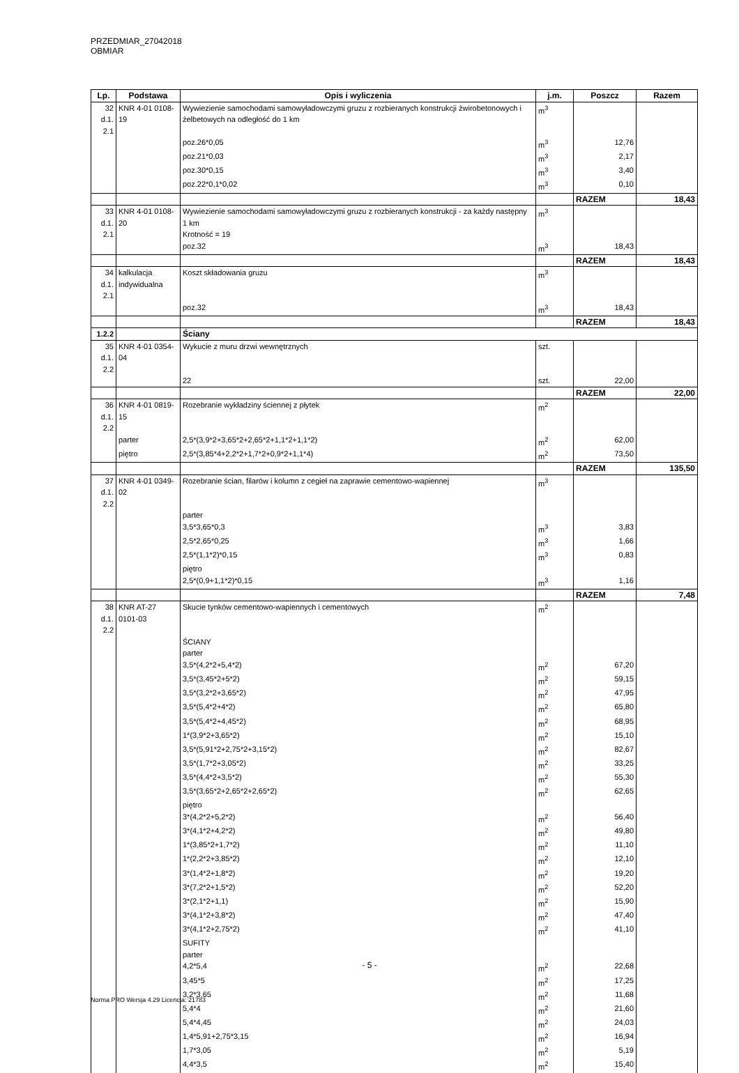PRZEDMIAR_27042018 OBMIAR
| Lp. | Podstawa | Opis i wyliczenia | j.m. | Poszcz | Razem |
| --- | --- | --- | --- | --- | --- |
| 32 d.1. 2.1 | KNR 4-01 0108-19 | Wywiezienie samochodami samowyładowczymi gruzu z rozbieranych konstrukcji żwirobetonowych i żelbetowych na odległość do 1 km | m<sup>3</sup> | | |
| | | poz.26*0,05 | m<sup>3</sup> | 12,76 | |
| | | poz.21*0,03 | m<sup>3</sup> | 2,17 | |
| | | poz.30*0,15 | m<sup>3</sup> | 3,40 | |
| | | poz.22*0,1*0,02 | m<sup>3</sup> | 0,10 | |
| | | | | RAZEM | 18,43 |
| 33 d.1. 2.1 | KNR 4-01 0108-20 | Wywiezienie samochodami samowyładowczymi gruzu z rozbieranych konstrukcji - za każdy następny 1 km Krotność = 19 | m<sup>3</sup> | | |
| | | poz.32 | m<sup>3</sup> | 18,43 | |
| | | | | RAZEM | 18,43 |
| 34 d.1. 2.1 | kalkulacja indywidualna | Koszt składowania gruzu | m<sup>3</sup> | | |
| | | poz.32 | m<sup>3</sup> | 18,43 | |
| | | | | RAZEM | 18,43 |
| 1.2.2 | | Ściany | | | |
| 35 d.1. 2.2 | KNR 4-01 0354-04 | Wykucie z muru drzwi wewnętrznych | szt. | | |
| | | 22 | szt. | 22,00 | |
| | | | | RAZEM | 22,00 |
| 36 d.1. 2.2 | KNR 4-01 0819-15 | Rozebranie wykładziny ściennej z płytek | m<sup>2</sup> | | |
| | parter | 2,5*(3,9*2+3,65*2+2,65*2+1,1*2+1,1*2) | m<sup>2</sup> | 62,00 | |
| | piętro | 2,5*(3,85*4+2,2*2+1,7*2+0,9*2+1,1*4) | m<sup>2</sup> | 73,50 | |
| | | | | RAZEM | 135,50 |
| 37 d.1. 2.2 | KNR 4-01 0349-02 | Rozebranie ścian, filarów i kolumn z cegieł na zaprawie cementowo-wapiennej | m<sup>3</sup> | | |
| | | parter | | | |
| | | 3,5*3,65*0,3 | m<sup>3</sup> | 3,83 | |
| | | 2,5*2,65*0,25 | m<sup>3</sup> | 1,66 | |
| | | 2,5*(1,1*2)*0,15 | m<sup>3</sup> | 0,83 | |
| | | piętro | | | |
| | | 2,5*(0,9+1,1*2)*0,15 | m<sup>3</sup> | 1,16 | |
| | | | | RAZEM | 7,48 |
| 38 d.1. 2.2 | KNR AT-27 0101-03 | Skucie tynków cementowo-wapiennych i cementowych | m<sup>2</sup> | | |
| | | ŚCIANY | | | |
| | | parter | | | |
| | | 3,5*(4,2*2+5,4*2) | m<sup>2</sup> | 67,20 | |
| | | 3,5*(3,45*2+5*2) | m<sup>2</sup> | 59,15 | |
| | | 3,5*(3,2*2+3,65*2) | m<sup>2</sup> | 47,95 | |
| | | 3,5*(5,4*2+4*2) | m<sup>2</sup> | 65,80 | |
| | | 3,5*(5,4*2+4,45*2) | m<sup>2</sup> | 68,95 | |
| | | 1*(3,9*2+3,65*2) | m<sup>2</sup> | 15,10 | |
| | | 3,5*(5,91*2+2,75*2+3,15*2) | m<sup>2</sup> | 82,67 | |
| | | 3,5*(1,7*2+3,05*2) | m<sup>2</sup> | 33,25 | |
| | | 3,5*(4,4*2+3,5*2) | m<sup>2</sup> | 55,30 | |
| | | 3,5*(3,65*2+2,65*2+2,65*2) | m<sup>2</sup> | 62,65 | |
| | | piętro | | | |
| | | 3*(4,2*2+5,2*2) | m<sup>2</sup> | 56,40 | |
| | | 3*(4,1*2+4,2*2) | m<sup>2</sup> | 49,80 | |
| | | 1*(3,85*2+1,7*2) | m<sup>2</sup> | 11,10 | |
| | | 1*(2,2*2+3,85*2) | m<sup>2</sup> | 12,10 | |
| | | 3*(1,4*2+1,8*2) | m<sup>2</sup> | 19,20 | |
| | | 3*(7,2*2+1,5*2) | m<sup>2</sup> | 52,20 | |
| | | 3*(2,1*2+1,1) | m<sup>2</sup> | 15,90 | |
| | | 3*(4,1*2+3,8*2) | m<sup>2</sup> | 47,40 | |
| | | 3*(4,1*2+2,75*2) | m<sup>2</sup> | 41,10 | |
| | | SUFITY | | | |
| | | parter | | | |
| | | 4,2*5,4 | m<sup>2</sup> | 22,68 | |
| | | 3,45*5 | m<sup>2</sup> | 17,25 | |
| | | 3,2*3,65 | m<sup>2</sup> | 11,68 | |
| | | 5,4*4 | m<sup>2</sup> | 21,60 | |
| | | 5,4*4,45 | m<sup>2</sup> | 24,03 | |
| | | 1,4*5,91+2,75*3,15 | m<sup>2</sup> | 16,94 | |
| | | 1,7*3,05 | m<sup>2</sup> | 5,19 | |
| | | 4,4*3,5 | m<sup>2</sup> | 15,40 | |
- 5 -
Norma PRO Wersja 4.29 Licencja: 21783